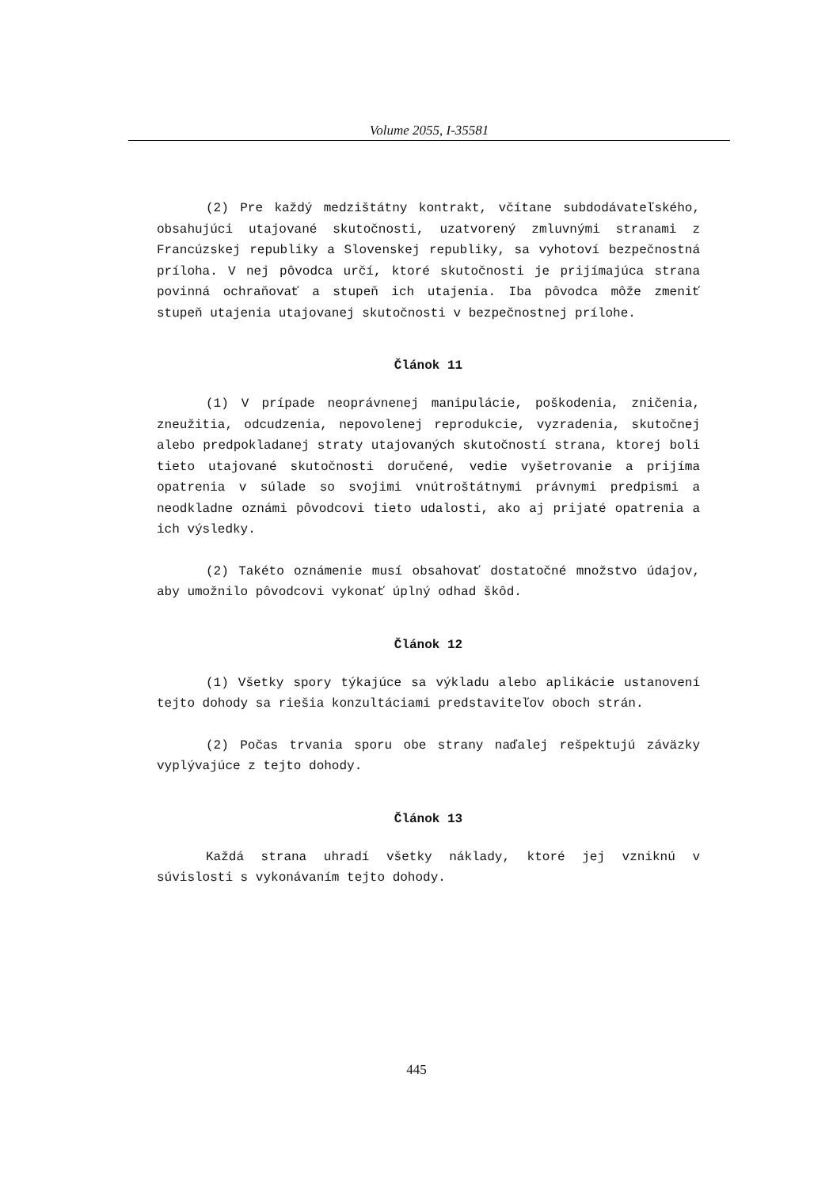Volume 2055, I-35581
(2) Pre každý medzištátny kontrakt, včítane subdodávateľského, obsahujúci utajované skutočnosti, uzatvorený zmluvnými stranami z Francúzskej republiky a Slovenskej republiky, sa vyhotoví bezpečnostná príloha. V nej pôvodca určí, ktoré skutočnosti je prijímajúca strana povinná ochraňovať a stupeň ich utajenia. Iba pôvodca môže zmeniť stupeň utajenia utajovanej skutočnosti v bezpečnostnej prílohe.
Článok 11
(1) V prípade neoprávnenej manipulácie, poškodenia, zničenia, zneužitia, odcudzenia, nepovolenej reprodukcie, vyzradenia, skutočnej alebo predpokladanej straty utajovaných skutočností strana, ktorej boli tieto utajované skutočnosti doručené, vedie vyšetrovanie a prijíma opatrenia v súlade so svojimi vnútroštátnymi právnymi predpismi a neodkladne oznámi pôvodcovi tieto udalosti, ako aj prijaté opatrenia a ich výsledky.
(2) Takéto oznámenie musí obsahovať dostatočné množstvo údajov, aby umožnilo pôvodcovi vykonať úplný odhad škôd.
Článok 12
(1) Všetky spory týkajúce sa výkladu alebo aplikácie ustanovení tejto dohody sa riešia konzultáciami predstaviteľov oboch strán.
(2) Počas trvania sporu obe strany naďalej rešpektujú záväzky vyplývajúce z tejto dohody.
Článok 13
Každá strana uhradí všetky náklady, ktoré jej vzniknú v súvislosti s vykonávaním tejto dohody.
445